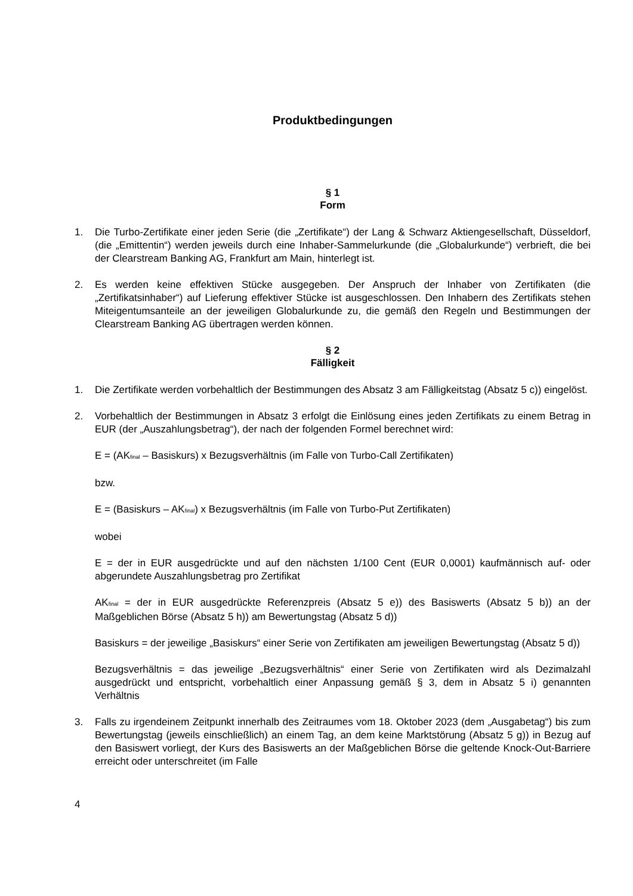Produktbedingungen
§ 1
Form
1. Die Turbo-Zertifikate einer jeden Serie (die „Zertifikate“) der Lang & Schwarz Aktiengesellschaft, Düsseldorf, (die „Emittentin“) werden jeweils durch eine Inhaber-Sammelurkunde (die „Globalurkunde“) verbrieft, die bei der Clearstream Banking AG, Frankfurt am Main, hinterlegt ist.
2. Es werden keine effektiven Stücke ausgegeben. Der Anspruch der Inhaber von Zertifikaten (die „Zertifikatsinhaber“) auf Lieferung effektiver Stücke ist ausgeschlossen. Den Inhabern des Zertifikats stehen Miteigentumsanteile an der jeweiligen Globalurkunde zu, die gemäß den Regeln und Bestimmungen der Clearstream Banking AG übertragen werden können.
§ 2
Fälligkeit
1. Die Zertifikate werden vorbehaltlich der Bestimmungen des Absatz 3 am Fälligkeitstag (Absatz 5 c)) eingelöst.
2. Vorbehaltlich der Bestimmungen in Absatz 3 erfolgt die Einlösung eines jeden Zertifikats zu einem Betrag in EUR (der „Auszahlungsbetrag“), der nach der folgenden Formel berechnet wird:
E = (AK<sub>final</sub> – Basiskurs) x Bezugsverhältnis (im Falle von Turbo-Call Zertifikaten)
bzw.
E = (Basiskurs – AK<sub>final</sub>) x Bezugsverhältnis (im Falle von Turbo-Put Zertifikaten)
wobei
E = der in EUR ausgedrückte und auf den nächsten 1/100 Cent (EUR 0,0001) kaufmännisch auf- oder abgerundete Auszahlungsbetrag pro Zertifikat
AK<sub>final</sub> = der in EUR ausgedrückte Referenzpreis (Absatz 5 e)) des Basiswerts (Absatz 5 b)) an der Maßgeblichen Börse (Absatz 5 h)) am Bewertungstag (Absatz 5 d))
Basiskurs = der jeweilige „Basiskurs“ einer Serie von Zertifikaten am jeweiligen Bewertungstag (Absatz 5 d))
Bezugsverhältnis = das jeweilige „Bezugsverhältnis“ einer Serie von Zertifikaten wird als Dezimalzahl ausgedrückt und entspricht, vorbehaltlich einer Anpassung gemäß § 3, dem in Absatz 5 i) genannten Verhältnis
3. Falls zu irgendeinem Zeitpunkt innerhalb des Zeitraumes vom 18. Oktober 2023 (dem „Ausgabetag“) bis zum Bewertungstag (jeweils einschließlich) an einem Tag, an dem keine Marktstörung (Absatz 5 g)) in Bezug auf den Basiswert vorliegt, der Kurs des Basiswerts an der Maßgeblichen Börse die geltende Knock-Out-Barriere erreicht oder unterschreitet (im Falle
4